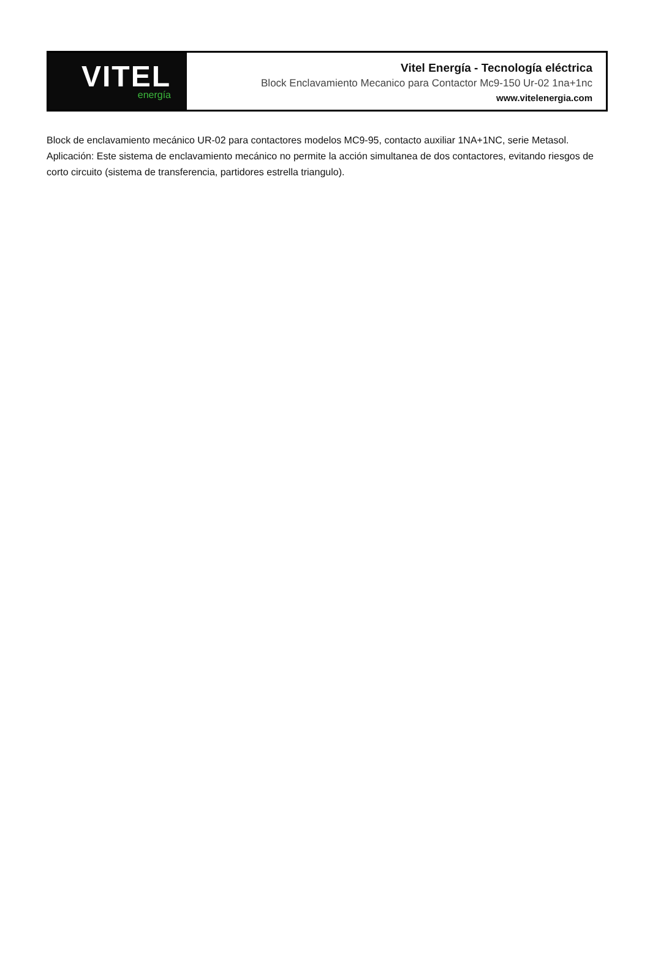VITEL
energía
Vitel Energía - Tecnología eléctrica
Block Enclavamiento Mecanico para Contactor Mc9-150 Ur-02 1na+1nc
www.vitelenergia.com
Block de enclavamiento mecánico UR-02 para contactores modelos MC9-95, contacto auxiliar 1NA+1NC, serie Metasol. Aplicación: Este sistema de enclavamiento mecánico no permite la acción simultanea de dos contactores, evitando riesgos de corto circuito (sistema de transferencia, partidores estrella triangulo).